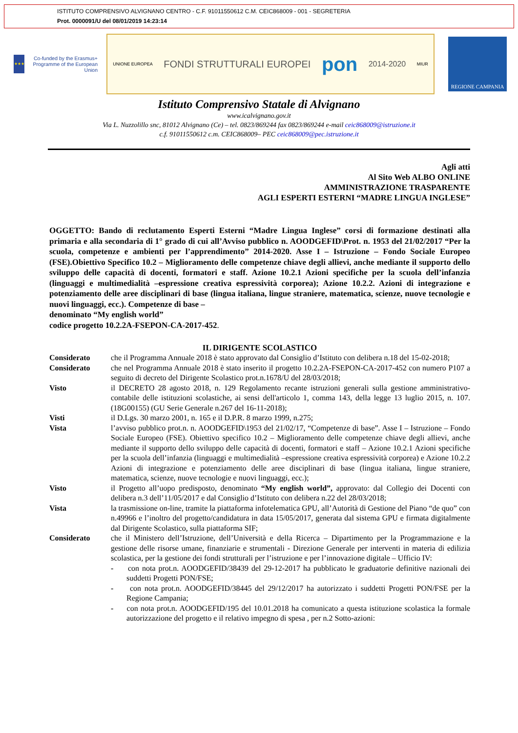ISTITUTO COMPRENSIVO ALVIGNANO CENTRO - C.F. 91011550612 C.M. CEIC868009 - 001 - SEGRETERIA
Prot. 0000091/U del 08/01/2019 14:23:14
★★★
Co-funded by the Erasmus+ Programme of the European Union
UNIONE EUROPEA FONDI STRUTTURALI EUROPEI pon 2014-2020 MIUR
REGIONE CAMPANIA
Istituto Comprensivo Statale di Alvignano
www.icalvignano.gov.it
Via L. Nuzzolillo snc, 81012 Alvignano (Ce) – tel. 0823/869244 fax 0823/869244 e-mail ceic868009@istruzione.it
c.f. 91011550612 c.m. CEIC868009– PEC ceic868009@pec.istruzione.it
Agli atti
Al Sito Web ALBO ONLINE
AMMINISTRAZIONE TRASPARENTE
AGLI ESPERTI ESTERNI “MADRE LINGUA INGLESE”
OGGETTO: Bando di reclutamento Esperti Esterni “Madre Lingua Inglese” corsi di formazione destinati alla primaria e alla secondaria di 1° grado di cui all’Avviso pubblico n. AOODGEFID\Prot. n. 1953 del 21/02/2017 “Per la scuola, competenze e ambienti per l’apprendimento” 2014-2020. Asse I – Istruzione – Fondo Sociale Europeo (FSE).Obiettivo Specifico 10.2 – Miglioramento delle competenze chiave degli allievi, anche mediante il supporto dello sviluppo delle capacità di docenti, formatori e staff. Azione 10.2.1 Azioni specifiche per la scuola dell’infanzia (linguaggi e multimedialità –espressione creativa espressività corporea); Azione 10.2.2. Azioni di integrazione e potenziamento delle aree disciplinari di base (lingua italiana, lingue straniere, matematica, scienze, nuove tecnologie e nuovi linguaggi, ecc.). Competenze di base –
denominato “My english world”
codice progetto 10.2.2A-FSEPON-CA-2017-452.
IL DIRIGENTE SCOLASTICO
| Considerato | che il Programma Annuale 2018 è stato approvato dal Consiglio d’Istituto con delibera n.18 del 15-02-2018; |
| Considerato | che nel Programma Annuale 2018 è stato inserito il progetto 10.2.2A-FSEPON-CA-2017-452 con numero P107 a seguito di decreto del Dirigente Scolastico prot.n.1678/U del 28/03/2018; |
| Visto | il DECRETO 28 agosto 2018, n. 129 Regolamento recante istruzioni generali sulla gestione amministrativo-contabile delle istituzioni scolastiche, ai sensi dell'articolo 1, comma 143, della legge 13 luglio 2015, n. 107. (18G00155) (GU Serie Generale n.267 del 16-11-2018); |
| Visti | il D.Lgs. 30 marzo 2001, n. 165 e il D.P.R. 8 marzo 1999, n.275; |
| Vista | l’avviso pubblico prot.n. n. AOODGEFID\1953 del 21/02/17, “Competenze di base”. Asse I – Istruzione – Fondo Sociale Europeo (FSE). Obiettivo specifico 10.2 – Miglioramento delle competenze chiave degli allievi, anche mediante il supporto dello sviluppo delle capacità di docenti, formatori e staff – Azione 10.2.1 Azioni specifiche per la scuola dell’infanzia (linguaggi e multimedialità –espressione creativa espressività corporea) e Azione 10.2.2 Azioni di integrazione e potenziamento delle aree disciplinari di base (lingua italiana, lingue straniere, matematica, scienze, nuove tecnologie e nuovi linguaggi, ecc.); |
| Visto | il Progetto all’uopo predisposto, denominato “My english world”, approvato: dal Collegio dei Docenti con delibera n.3 dell’11/05/2017 e dal Consiglio d’Istituto con delibera n.22 del 28/03/2018; |
| Vista | la trasmissione on-line, tramite la piattaforma infotelematica GPU, all’Autorità di Gestione del Piano “de quo” con n.49966 e l’inoltro del progetto/candidatura in data 15/05/2017, generata dal sistema GPU e firmata digitalmente dal Dirigente Scolastico, sulla piattaforma SIF; |
| Considerato | che il Ministero dell’Istruzione, dell’Università e della Ricerca – Dipartimento per la Programmazione e la gestione delle risorse umane, finanziarie e strumentali - Direzione Generale per interventi in materia di edilizia scolastica, per la gestione dei fondi strutturali per l’istruzione e per l’innovazione digitale – Ufficio IV: - con nota prot.n. AOODGEFID/38439 del 29-12-2017 ha pubblicato le graduatorie definitive nazionali dei suddetti Progetti PON/FSE; - con nota prot.n. AOODGEFID/38445 del 29/12/2017 ha autorizzato i suddetti Progetti PON/FSE per la Regione Campania; - con nota prot.n. AOODGEFID/195 del 10.01.2018 ha comunicato a questa istituzione scolastica la formale autorizzazione del progetto e il relativo impegno di spesa , per n.2 Sotto-azioni: |